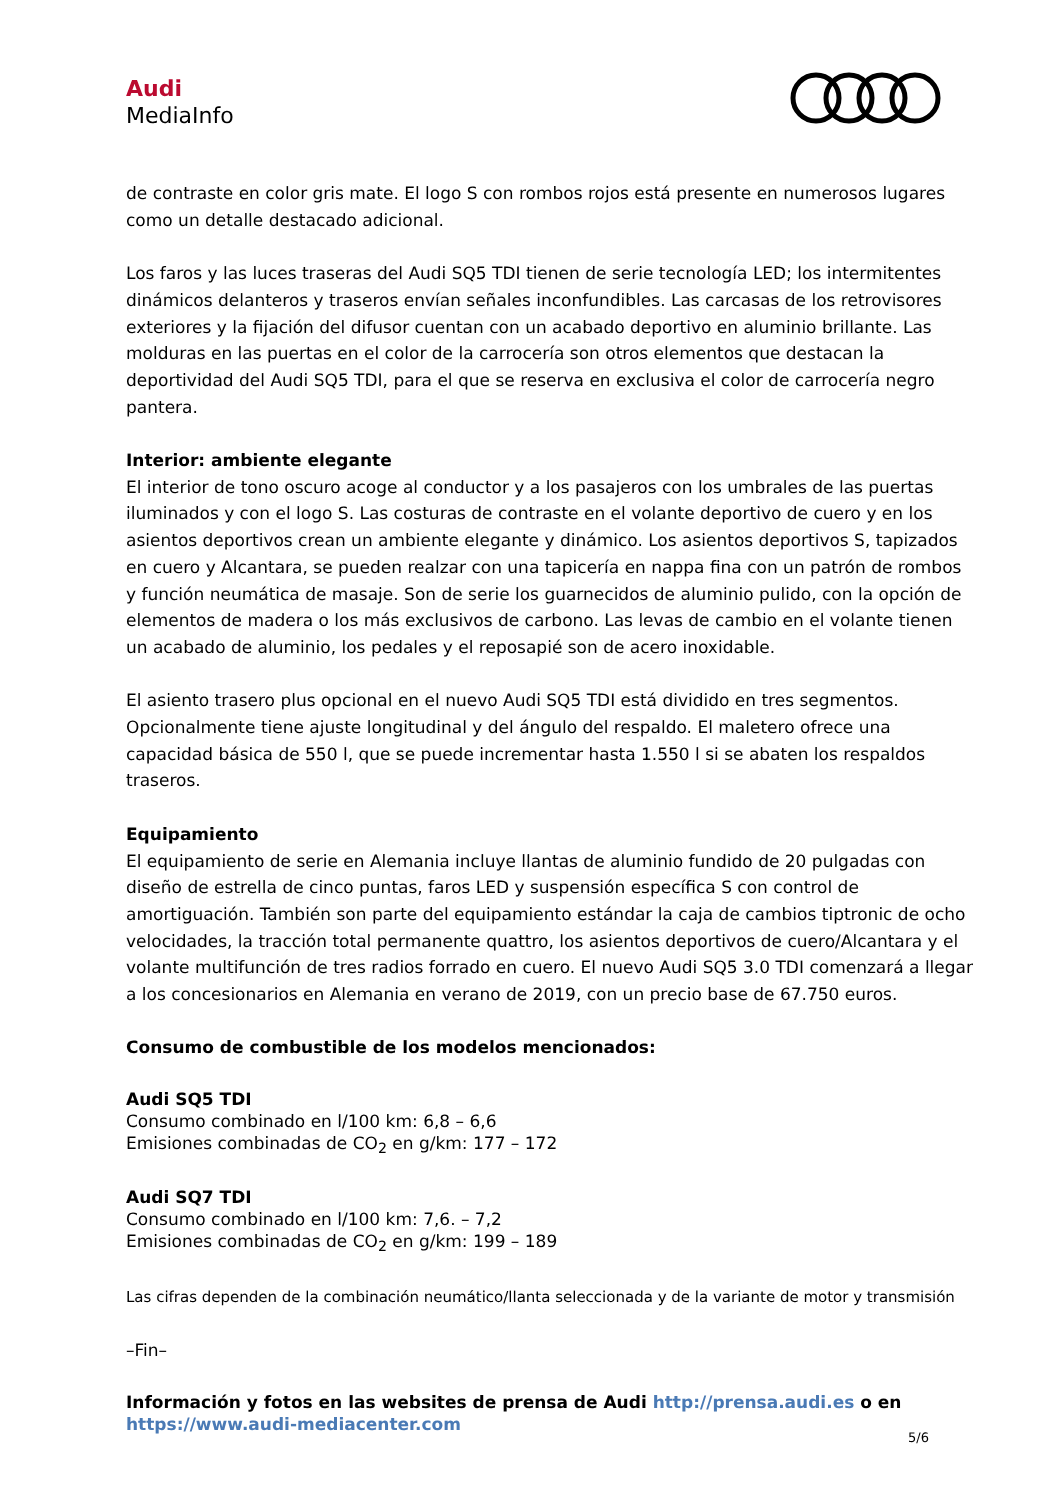Audi
MediaInfo
de contraste en color gris mate. El logo S con rombos rojos está presente en numerosos lugares como un detalle destacado adicional.
Los faros y las luces traseras del Audi SQ5 TDI tienen de serie tecnología LED; los intermitentes dinámicos delanteros y traseros envían señales inconfundibles. Las carcasas de los retrovisores exteriores y la fijación del difusor cuentan con un acabado deportivo en aluminio brillante. Las molduras en las puertas en el color de la carrocería son otros elementos que destacan la deportividad del Audi SQ5 TDI, para el que se reserva en exclusiva el color de carrocería negro pantera.
Interior: ambiente elegante
El interior de tono oscuro acoge al conductor y a los pasajeros con los umbrales de las puertas iluminados y con el logo S. Las costuras de contraste en el volante deportivo de cuero y en los asientos deportivos crean un ambiente elegante y dinámico. Los asientos deportivos S, tapizados en cuero y Alcantara, se pueden realzar con una tapicería en nappa fina con un patrón de rombos y función neumática de masaje. Son de serie los guarnecidos de aluminio pulido, con la opción de elementos de madera o los más exclusivos de carbono. Las levas de cambio en el volante tienen un acabado de aluminio, los pedales y el reposapié son de acero inoxidable.
El asiento trasero plus opcional en el nuevo Audi SQ5 TDI está dividido en tres segmentos. Opcionalmente tiene ajuste longitudinal y del ángulo del respaldo. El maletero ofrece una capacidad básica de 550 l, que se puede incrementar hasta 1.550 l si se abaten los respaldos traseros.
Equipamiento
El equipamiento de serie en Alemania incluye llantas de aluminio fundido de 20 pulgadas con diseño de estrella de cinco puntas, faros LED y suspensión específica S con control de amortiguación. También son parte del equipamiento estándar la caja de cambios tiptronic de ocho velocidades, la tracción total permanente quattro, los asientos deportivos de cuero/Alcantara y el volante multifunción de tres radios forrado en cuero. El nuevo Audi SQ5 3.0 TDI comenzará a llegar a los concesionarios en Alemania en verano de 2019, con un precio base de 67.750 euros.
Consumo de combustible de los modelos mencionados:
Audi SQ5 TDI
Consumo combinado en l/100 km: 6,8 – 6,6
Emisiones combinadas de CO<sub>2</sub> en g/km: 177 – 172
Audi SQ7 TDI
Consumo combinado en l/100 km: 7,6. – 7,2
Emisiones combinadas de CO<sub>2</sub> en g/km: 199 – 189
Las cifras dependen de la combinación neumático/llanta seleccionada y de la variante de motor y transmisión
–Fin–
Información y fotos en las websites de prensa de Audi http://prensa.audi.es o en
https://www.audi-mediacenter.com
5/6